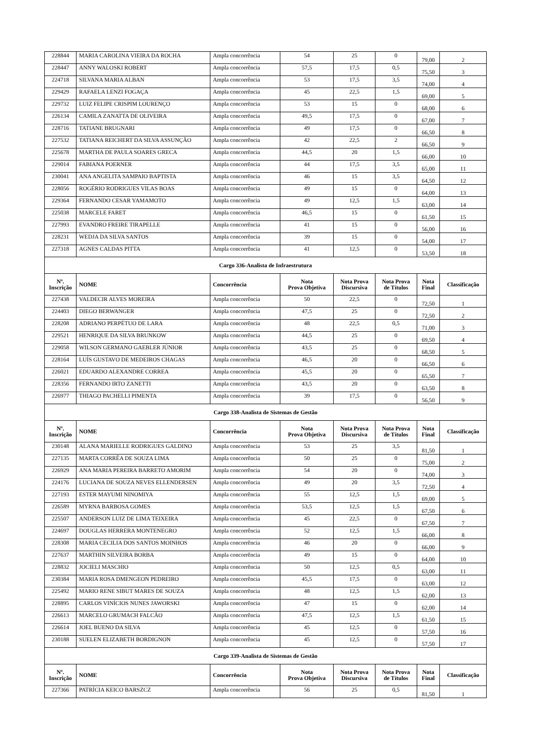| 228844 | MARIA CAROLINA VIEIRA DA ROCHA | Ampla concorrência | 54 | 25 | 0 | 79,00 | 2 |
| 228447 | ANNY WALOSKI ROBERT | Ampla concorrência | 57,5 | 17,5 | 0,5 | 75,50 | 3 |
| 224718 | SILVANA MARIA ALBAN | Ampla concorrência | 53 | 17,5 | 3,5 | 74,00 | 4 |
| 229429 | RAFAELA LENZI FOGAÇA | Ampla concorrência | 45 | 22,5 | 1,5 | 69,00 | 5 |
| 229732 | LUIZ FELIPE CRISPIM LOURENÇO | Ampla concorrência | 53 | 15 | 0 | 68,00 | 6 |
| 226134 | CAMILA ZANATTA DE OLIVEIRA | Ampla concorrência | 49,5 | 17,5 | 0 | 67,00 | 7 |
| 228716 | TATIANE BRUGNARI | Ampla concorrência | 49 | 17,5 | 0 | 66,50 | 8 |
| 227532 | TATIANA REICHERT DA SILVA ASSUNÇÃO | Ampla concorrência | 42 | 22,5 | 2 | 66,50 | 9 |
| 225678 | MARTHA DE PAULA SOARES GRECA | Ampla concorrência | 44,5 | 20 | 1,5 | 66,00 | 10 |
| 229014 | FABIANA POERNER | Ampla concorrência | 44 | 17,5 | 3,5 | 65,00 | 11 |
| 230041 | ANA ANGELITA SAMPAIO BAPTISTA | Ampla concorrência | 46 | 15 | 3,5 | 64,50 | 12 |
| 228056 | ROGÉRIO RODRIGUES VILAS BOAS | Ampla concorrência | 49 | 15 | 0 | 64,00 | 13 |
| 229364 | FERNANDO CESAR YAMAMOTO | Ampla concorrência | 49 | 12,5 | 1,5 | 63,00 | 14 |
| 225038 | MARCELE FARET | Ampla concorrência | 46,5 | 15 | 0 | 61,50 | 15 |
| 227993 | EVANDRO FREIRE TIRAPELLE | Ampla concorrência | 41 | 15 | 0 | 56,00 | 16 |
| 228231 | WEDJA DA SILVA SANTOS | Ampla concorrência | 39 | 15 | 0 | 54,00 | 17 |
| 227318 | AGNES CALDAS PITTA | Ampla concorrência | 41 | 12,5 | 0 | 53,50 | 18 |
| Cargo 336-Analista de Infraestrutura | | | | | | | |
| Nº. Inscrição | NOME | Concorrência | Nota Prova Objetiva | Nota Prova Discursiva | Nota Prova de Títulos | Nota Final | Classificação |
| 227438 | VALDECIR ALVES MOREIRA | Ampla concorrência | 50 | 22,5 | 0 | 72,50 | 1 |
| 224403 | DIEGO BERWANGER | Ampla concorrência | 47,5 | 25 | 0 | 72,50 | 2 |
| 228208 | ADRIANO PERPÉTUO DE LARA | Ampla concorrência | 48 | 22,5 | 0,5 | 71,00 | 3 |
| 229521 | HENRIQUE DA SILVA BRUNKOW | Ampla concorrência | 44,5 | 25 | 0 | 69,50 | 4 |
| 229058 | WILSON GERMANO GAEBLER JÚNIOR | Ampla concorrência | 43,5 | 25 | 0 | 68,50 | 5 |
| 228164 | LUÍS GUSTAVO DE MEDEIROS CHAGAS | Ampla concorrência | 46,5 | 20 | 0 | 66,50 | 6 |
| 226021 | EDUARDO ALEXANDRE CORREA | Ampla concorrência | 45,5 | 20 | 0 | 65,50 | 7 |
| 228356 | FERNANDO IRTO ZANETTI | Ampla concorrência | 43,5 | 20 | 0 | 63,50 | 8 |
| 226977 | THIAGO PACHELLI PIMENTA | Ampla concorrência | 39 | 17,5 | 0 | 56,50 | 9 |
| Cargo 338-Analista de Sistemas de Gestão | | | | | | | |
| Nº. Inscrição | NOME | Concorrência | Nota Prova Objetiva | Nota Prova Discursiva | Nota Prova de Títulos | Nota Final | Classificação |
| 230148 | ALANA MARIELLE RODRIGUES GALDINO | Ampla concorrência | 53 | 25 | 3,5 | 81,50 | 1 |
| 227135 | MARTA CORRÊA DE SOUZA LIMA | Ampla concorrência | 50 | 25 | 0 | 75,00 | 2 |
| 226929 | ANA MARIA PEREIRA BARRETO AMORIM | Ampla concorrência | 54 | 20 | 0 | 74,00 | 3 |
| 224176 | LUCIANA DE SOUZA NEVES ELLENDERSEN | Ampla concorrência | 49 | 20 | 3,5 | 72,50 | 4 |
| 227193 | ESTER MAYUMI NINOMIYA | Ampla concorrência | 55 | 12,5 | 1,5 | 69,00 | 5 |
| 226589 | MYRNA BARBOSA GOMES | Ampla concorrência | 53,5 | 12,5 | 1,5 | 67,50 | 6 |
| 225507 | ANDERSON LUIZ DE LIMA TEIXEIRA | Ampla concorrência | 45 | 22,5 | 0 | 67,50 | 7 |
| 224697 | DOUGLAS HERRERA MONTENEGRO | Ampla concorrência | 52 | 12,5 | 1,5 | 66,00 | 8 |
| 228308 | MARIA CECILIA DOS SANTOS MOINHOS | Ampla concorrência | 46 | 20 | 0 | 66,00 | 9 |
| 227637 | MARTHIN SILVEIRA BORBA | Ampla concorrência | 49 | 15 | 0 | 64,00 | 10 |
| 228832 | JOCIELI MASCHIO | Ampla concorrência | 50 | 12,5 | 0,5 | 63,00 | 11 |
| 230384 | MARIA ROSA DMENGEON PEDREIRO | Ampla concorrência | 45,5 | 17,5 | 0 | 63,00 | 12 |
| 225492 | MARIO RENE SIBUT MARES DE SOUZA | Ampla concorrência | 48 | 12,5 | 1,5 | 62,00 | 13 |
| 228895 | CARLOS VINÍCIOS NUNES JAWORSKI | Ampla concorrência | 47 | 15 | 0 | 62,00 | 14 |
| 226613 | MARCELO GRUMACH FALCÃO | Ampla concorrência | 47,5 | 12,5 | 1,5 | 61,50 | 15 |
| 226614 | JOEL BUENO DA SILVA | Ampla concorrência | 45 | 12,5 | 0 | 57,50 | 16 |
| 230188 | SUELEN ELIZABETH BORDIGNON | Ampla concorrência | 45 | 12,5 | 0 | 57,50 | 17 |
| Cargo 339-Analista de Sistemas de Gestão | | | | | | | |
| Nº. Inscrição | NOME | Concorrência | Nota Prova Objetiva | Nota Prova Discursiva | Nota Prova de Títulos | Nota Final | Classificação |
| 227366 | PATRÍCIA KEICO BARSZCZ | Ampla concorrência | 56 | 25 | 0,5 | 81,50 | 1 |